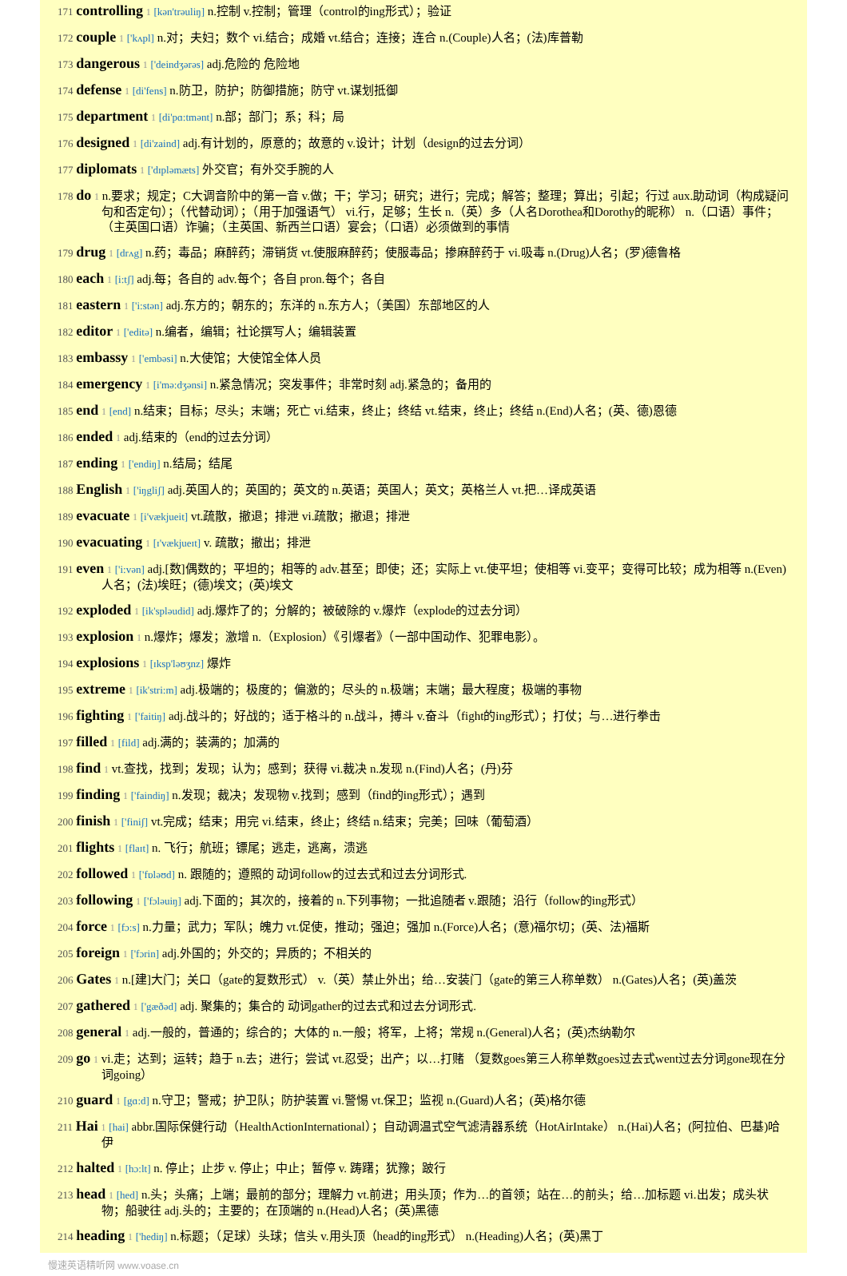171 controlling 1 [kən'trəuliŋ] n.控制 v.控制；管理（control的ing形式）；验证
172 couple 1 ['kʌpl] n.对；夫妇；数个 vi.结合；成婚 vt.结合；连接；连合 n.(Couple)人名；(法)库普勒
173 dangerous 1 ['deindʒərəs] adj.危险的 危险地
174 defense 1 [di'fens] n.防卫，防护；防御措施；防守 vt.谋划抵御
175 department 1 [di'pɑ:tmənt] n.部；部门；系；科；局
176 designed 1 [di'zaind] adj.有计划的，原意的；故意的 v.设计；计划（design的过去分词）
177 diplomats 1 ['dɪpləmæts] 外交官；有外交手腕的人
178 do 1 n.要求；规定；C大调音阶中的第一音 v.做；干；学习；研究；进行；完成；解答；整理；算出；引起；行过 aux.助动词（构成疑问句和否定句）；（代替动词）；（用于加强语气） vi.行，足够；生长 n.（英）多（人名Dorothea和Dorothy的昵称） n.（口语）事件；（主英国口语）诈骗；（主英国、新西兰口语）宴会；（口语）必须做到的事情
179 drug 1 [drʌg] n.药；毒品；麻醉药；滞销货 vt.使服麻醉药；使服毒品；掺麻醉药于 vi.吸毒 n.(Drug)人名；(罗)德鲁格
180 each 1 [i:tʃ] adj.每；各自的 adv.每个；各自 pron.每个；各自
181 eastern 1 ['i:stən] adj.东方的；朝东的；东洋的 n.东方人；（美国）东部地区的人
182 editor 1 ['editə] n.编者，编辑；社论撰写人；编辑装置
183 embassy 1 ['embəsi] n.大使馆；大使馆全体人员
184 emergency 1 [i'mə:dʒənsi] n.紧急情况；突发事件；非常时刻 adj.紧急的；备用的
185 end 1 [end] n.结束；目标；尽头；末端；死亡 vi.结束，终止；终结 vt.结束，终止；终结 n.(End)人名；(英、德)恩德
186 ended 1 adj.结束的（end的过去分词）
187 ending 1 ['endiŋ] n.结局；结尾
188 English 1 ['iŋgliʃ] adj.英国人的；英国的；英文的 n.英语；英国人；英文；英格兰人 vt.把…译成英语
189 evacuate 1 [i'vækjueit] vt.疏散，撤退；排泄 vi.疏散；撤退；排泄
190 evacuating 1 [ɪ'vækjueɪt] v. 疏散；撤出；排泄
191 even 1 ['i:vən] adj.[数]偶数的；平坦的；相等的 adv.甚至；即使；还；实际上 vt.使平坦；使相等 vi.变平；变得可比较；成为相等 n.(Even)人名；(法)埃旺；(德)埃文；(英)埃文
192 exploded 1 [ik'spləudid] adj.爆炸了的；分解的；被破除的 v.爆炸（explode的过去分词）
193 explosion 1 n.爆炸；爆发；激增 n.（Explosion）《引爆者》（一部中国动作、犯罪电影）。
194 explosions 1 [ɪksp'ləʊʒnz] 爆炸
195 extreme 1 [ik'stri:m] adj.极端的；极度的；偏激的；尽头的 n.极端；末端；最大程度；极端的事物
196 fighting 1 ['faitiŋ] adj.战斗的；好战的；适于格斗的 n.战斗，搏斗 v.奋斗（fight的ing形式）；打仗；与…进行拳击
197 filled 1 [fild] adj.满的；装满的；加满的
198 find 1 vt.查找，找到；发现；认为；感到；获得 vi.裁决 n.发现 n.(Find)人名；(丹)芬
199 finding 1 ['faindiŋ] n.发现；裁决；发现物 v.找到；感到（find的ing形式）；遇到
200 finish 1 ['finiʃ] vt.完成；结束；用完 vi.结束，终止；终结 n.结束；完美；回味（葡萄酒）
201 flights 1 [flaɪt] n. 飞行；航班；镖尾；逃走，逃离，溃逃
202 followed 1 ['fɒləʊd] n. 跟随的；遵照的 动词follow的过去式和过去分词形式.
203 following 1 ['fɔləuiŋ] adj.下面的；其次的，接着的 n.下列事物；一批追随者 v.跟随；沿行（follow的ing形式）
204 force 1 [fɔ:s] n.力量；武力；军队；魄力 vt.促使，推动；强迫；强加 n.(Force)人名；(意)福尔切；(英、法)福斯
205 foreign 1 ['fɔrin] adj.外国的；外交的；异质的；不相关的
206 Gates 1 n.[建]大门；关口（gate的复数形式） v.（英）禁止外出；给…安装门（gate的第三人称单数） n.(Gates)人名；(英)盖茨
207 gathered 1 ['gæðəd] adj. 聚集的；集合的 动词gather的过去式和过去分词形式.
208 general 1 adj.一般的，普通的；综合的；大体的 n.一般；将军，上将；常规 n.(General)人名；(英)杰纳勒尔
209 go 1 vi.走；达到；运转；趋于 n.去；进行；尝试 vt.忍受；出产；以…打赌 （复数goes第三人称单数goes过去式went过去分词gone现在分词going）
210 guard 1 [gɑ:d] n.守卫；警戒；护卫队；防护装置 vi.警惕 vt.保卫；监视 n.(Guard)人名；(英)格尔德
211 Hai 1 [hai] abbr.国际保健行动（HealthActionInternational）；自动调温式空气滤清器系统（HotAirIntake） n.(Hai)人名；(阿拉伯、巴基)哈伊
212 halted 1 [hɔ:lt] n. 停止；止步 v. 停止；中止；暂停 v. 踌躇；犹豫；跛行
213 head 1 [hed] n.头；头痛；上端；最前的部分；理解力 vt.前进；用头顶；作为…的首领；站在…的前头；给…加标题 vi.出发；成头状物；船驶往 adj.头的；主要的；在顶端的 n.(Head)人名；(英)黑德
214 heading 1 ['hediŋ] n.标题；（足球）头球；信头 v.用头顶（head的ing形式） n.(Heading)人名；(英)黑丁
慢速英语精听网 www.voase.cn